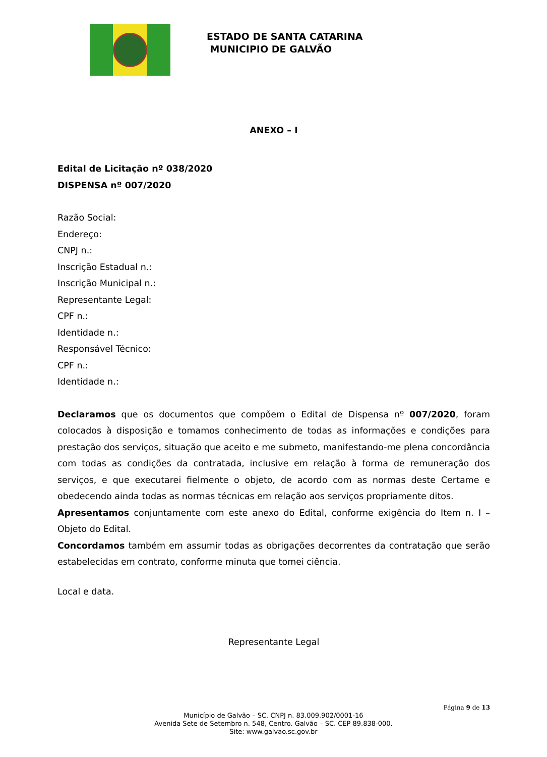ESTADO DE SANTA CATARINA
MUNICIPIO DE GALVÃO
ANEXO – I
Edital de Licitação nº 038/2020
DISPENSA nº 007/2020
Razão Social:
Endereço:
CNPJ n.:
Inscrição Estadual n.:
Inscrição Municipal n.:
Representante Legal:
CPF n.:
Identidade n.:
Responsável Técnico:
CPF n.:
Identidade n.:
Declaramos que os documentos que compõem o Edital de Dispensa nº 007/2020, foram colocados à disposição e tomamos conhecimento de todas as informações e condições para prestação dos serviços, situação que aceito e me submeto, manifestando-me plena concordância com todas as condições da contratada, inclusive em relação à forma de remuneração dos serviços, e que executarei fielmente o objeto, de acordo com as normas deste Certame e obedecendo ainda todas as normas técnicas em relação aos serviços propriamente ditos.
Apresentamos conjuntamente com este anexo do Edital, conforme exigência do Item n. I – Objeto do Edital.
Concordamos também em assumir todas as obrigações decorrentes da contratação que serão estabelecidas em contrato, conforme minuta que tomei ciência.
Local e data.
Representante Legal
Página 9 de 13
Município de Galvão – SC. CNPJ n. 83.009.902/0001-16
Avenida Sete de Setembro n. 548, Centro. Galvão – SC. CEP 89.838-000.
Site: www.galvao.sc.gov.br